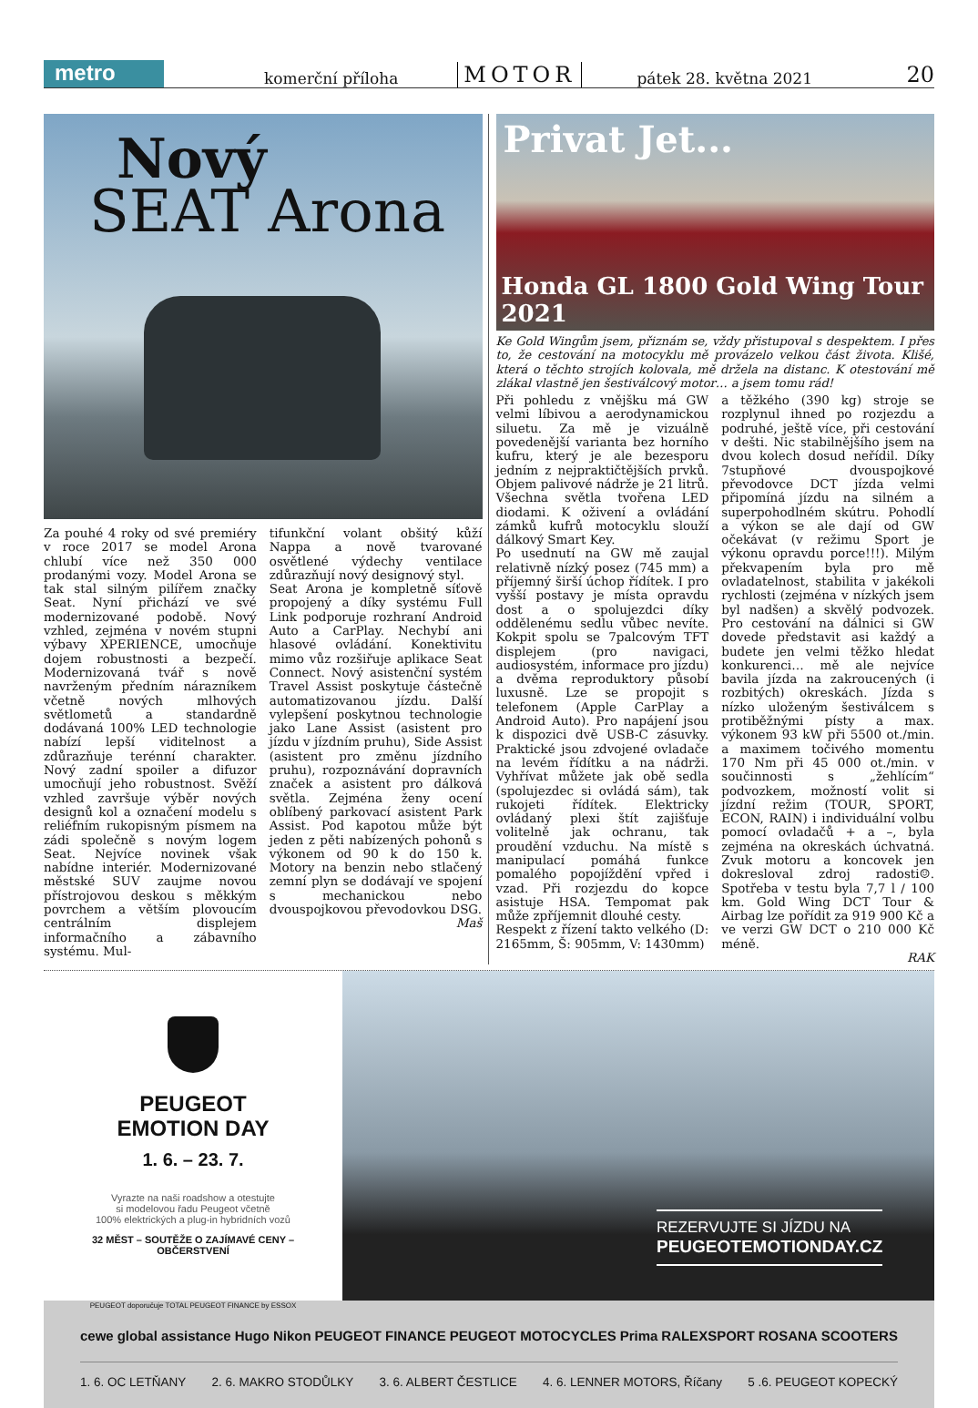metro
komerční příloha MOTOR pátek 28. května 2021 20
Nový
SEAT Arona
Za pouhé 4 roky od své premiéry v roce 2017 se model Arona chlubí více než 350 000 prodanými vozy. Model Arona se tak stal silným pilířem značky Seat. Nyní přichází ve své modernizované podobě. Nový vzhled, zejména v novém stupni výbavy XPERIENCE, umocňuje dojem robustnosti a bezpečí. Modernizovaná tvář s nově navrženým předním nárazníkem včetně nových mlhových světlometů a standardně dodávaná 100% LED technologie nabízí lepší viditelnost a zdůrazňuje terénní charakter. Nový zadní spoiler a difuzor umocňují jeho robustnost. Svěží vzhled završuje výběr nových designů kol a označení modelu s reliéfním rukopisným písmem na zádi společně s novým logem Seat. Nejvíce novinek však nabídne interiér. Modernizované městské SUV zaujme novou přístrojovou deskou s měkkým povrchem a větším plovoucím centrálním displejem informačního a zábavního systému. Mul-
tifunkční volant obšitý kůží Nappa a nově tvarované osvětlené výdechy ventilace zdůrazňují nový designový styl.
Seat Arona je kompletně síťově propojený a díky systému Full Link podporuje rozhraní Android Auto a CarPlay. Nechybí ani hlasové ovládání. Konektivitu mimo vůz rozšiřuje aplikace Seat Connect. Nový asistenční systém Travel Assist poskytuje částečně automatizovanou jízdu. Další vylepšení poskytnou technologie jako Lane Assist (asistent pro jízdu v jízdním pruhu), Side Assist (asistent pro změnu jízdního pruhu), rozpoznávání dopravních značek a asistent pro dálková světla. Zejména ženy ocení oblíbený parkovací asistent Park Assist. Pod kapotou může být jeden z pěti nabízených pohonů s výkonem od 90 k do 150 k. Motory na benzin nebo stlačený zemní plyn se dodávají ve spojení s mechanickou nebo dvouspojkovou převodovkou DSG.
Maš
Privat Jet...
Honda GL 1800 Gold Wing Tour 2021
Ke Gold Wingům jsem, přiznám se, vždy přistupoval s despektem. I přes to, že cestování na motocyklu mě provázelo velkou část života. Klišé, která o těchto strojích kolovala, mě držela na distanc. K otestování mě zlákal vlastně jen šestiválcový motor… a jsem tomu rád!
Při pohledu z vnějšku má GW velmi líbivou a aerodynamickou siluetu. Za mě je vizuálně povedenější varianta bez horního kufru, který je ale bezesporu jedním z nejpraktičtějších prvků. Objem palivové nádrže je 21 litrů. Všechna světla tvořena LED diodami. K oživení a ovládání zámků kufrů motocyklu slouží dálkový Smart Key.
Po usednutí na GW mě zaujal relativně nízký posez (745 mm) a příjemný širší úchop řídítek. I pro vyšší postavy je místa opravdu dost a o spolujezdci díky oddělenému sedlu vůbec nevíte. Kokpit spolu se 7palcovým TFT displejem (pro navigaci, audiosystém, informace pro jízdu) a dvěma reproduktory působí luxusně. Lze se propojit s telefonem (Apple CarPlay a Android Auto). Pro napájení jsou k dispozici dvě USB-C zásuvky. Praktické jsou zdvojené ovladače na levém řídítku a na nádrži. Vyhřívat můžete jak obě sedla (spolujezdec si ovládá sám), tak rukojeti řídítek. Elektricky ovládaný plexi štít zajišťuje volitelně jak ochranu, tak proudění vzduchu. Na místě s manipulací pomáhá funkce pomalého popojíždění vpřed i vzad. Při rozjezdu do kopce asistuje HSA. Tempomat pak může zpříjemnit dlouhé cesty.
Respekt z řízení takto velkého (D: 2165mm, Š: 905mm, V: 1430mm)
a těžkého (390 kg) stroje se rozplynul ihned po rozjezdu a podruhé, ještě více, při cestování v dešti. Nic stabilnějšího jsem na dvou kolech dosud neřídil. Díky 7stupňové dvouspojkové převodovce DCT jízda velmi připomíná jízdu na silném a superpohodlném skútru. Pohodlí a výkon se ale dají od GW očekávat (v režimu Sport je výkonu opravdu porce!!!). Milým překvapením byla pro mě ovladatelnost, stabilita v jakékoli rychlosti (zejména v nízkých jsem byl nadšen) a skvělý podvozek. Pro cestování na dálnici si GW dovede představit asi každý a budete jen velmi těžko hledat konkurenci… mě ale nejvíce bavila jízda na zakroucených (i rozbitých) okreskách. Jízda s nízko uloženým šestiválcem s protiběžnými písty a max. výkonem 93 kW při 5500 ot./min. a maximem točivého momentu 170 Nm při 45 000 ot./min. v součinnosti s „žehlícím“ podvozkem, možností volit si jízdní režim (TOUR, SPORT, ECON, RAIN) i individuální volbu pomocí ovladačů + a –, byla zejména na okreskách úchvatná. Zvuk motoru a koncovek jen dokresloval zdroj radosti☺. Spotřeba v testu byla 7,7 l / 100 km. Gold Wing DCT Tour & Airbag lze pořídit za 919 900 Kč a ve verzi GW DCT o 210 000 Kč méně.
RAK
PEUGEOT
EMOTION DAY
1. 6. – 23. 7.
Vyrazte na naši roadshow a otestujte
si modelovou řadu Peugeot včetně
100% elektrických a plug-in hybridních vozů
32 MĚST – SOUTĚŽE O ZAJÍMAVÉ CENY –
OBČERSTVENÍ
PEUGEOT doporučuje TOTAL PEUGEOT FINANCE by ESSOX
REZERVUJTE SI JÍZDU NA
PEUGEOTEMOTIONDAY.CZ
cewe global assistance Hugo Nikon PEUGEOT FINANCE PEUGEOT MOTOCYCLES Prima RALEXSPORT ROSANA SCOOTERS
1. 6. OC LETŇANY 2. 6. MAKRO STODŮLKY 3. 6. ALBERT ČESTLICE 4. 6. LENNER MOTORS, Říčany 5 .6. PEUGEOT KOPECKÝ